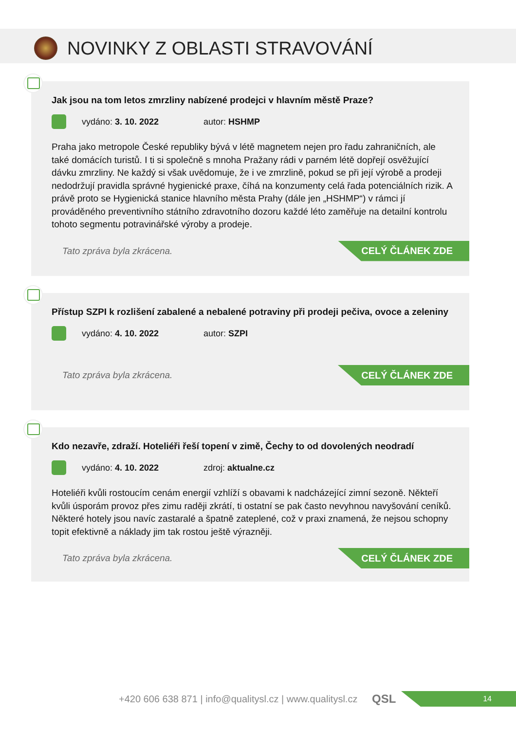NOVINKY Z OBLASTI STRAVOVÁNÍ
Jak jsou na tom letos zmrzliny nabízené prodejci v hlavním městě Praze?
vydáno: 3. 10. 2022 autor: HSHMP
Praha jako metropole České republiky bývá v létě magnetem nejen pro řadu zahraničních, ale také domácích turistů. I ti si společně s mnoha Pražany rádi v parném létě dopřejí osvěžující dávku zmrzliny. Ne každý si však uvědomuje, že i ve zmrzlině, pokud se při její výrobě a prodeji nedodržují pravidla správné hygienické praxe, číhá na konzumenty celá řada potenciálních rizik. A právě proto se Hygienická stanice hlavního města Prahy (dále jen „HSHMP“) v rámci jí prováděného preventivního státního zdravotního dozoru každé léto zaměřuje na detailní kontrolu tohoto segmentu potravinářské výroby a prodeje.
Tato zpráva byla zkrácena.
CELÝ ČLÁNEK ZDE
Přístup SZPI k rozlišení zabalené a nebalené potraviny při prodeji pečiva, ovoce a zeleniny
vydáno: 4. 10. 2022 autor: SZPI
Tato zpráva byla zkrácena.
CELÝ ČLÁNEK ZDE
Kdo nezavře, zdraží. Hoteliéři řeší topení v zimě, Čechy to od dovolených neodradí
vydáno: 4. 10. 2022 zdroj: aktualne.cz
Hoteliéři kvůli rostoucím cenám energií vzhlíží s obavami k nadcházející zimní sezoně. Někteří kvůli úsporám provoz přes zimu raději zkrátí, ti ostatní se pak často nevyhnou navyšování ceníků. Některé hotely jsou navíc zastaralé a špatně zateplené, což v praxi znamená, že nejsou schopny topit efektivně a náklady jim tak rostou ještě výrazněji.
Tato zpráva byla zkrácena.
CELÝ ČLÁNEK ZDE
+420 606 638 871 | info@qualitysl.cz | www.qualitysl.cz QSL
14